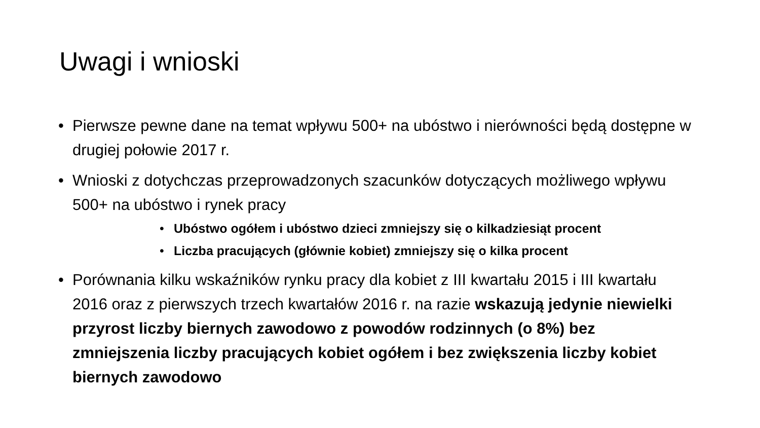Uwagi i wnioski
• Pierwsze pewne dane na temat wpływu 500+ na ubóstwo i nierówności będą dostępne w drugiej połowie 2017 r.
• Wnioski z dotychczas przeprowadzonych szacunków dotyczących możliwego wpływu 500+ na ubóstwo i rynek pracy
• Ubóstwo ogółem i ubóstwo dzieci zmniejszy się o kilkadziesiąt procent
• Liczba pracujących (głównie kobiet) zmniejszy się o kilka procent
• Porównania kilku wskaźników rynku pracy dla kobiet z III kwartału 2015 i III kwartału 2016 oraz z pierwszych trzech kwartałów 2016 r. na razie wskazują jedynie niewielki przyrost liczby biernych zawodowo z powodów rodzinnych (o 8%) bez zmniejszenia liczby pracujących kobiet ogółem i bez zwiększenia liczby kobiet biernych zawodowo